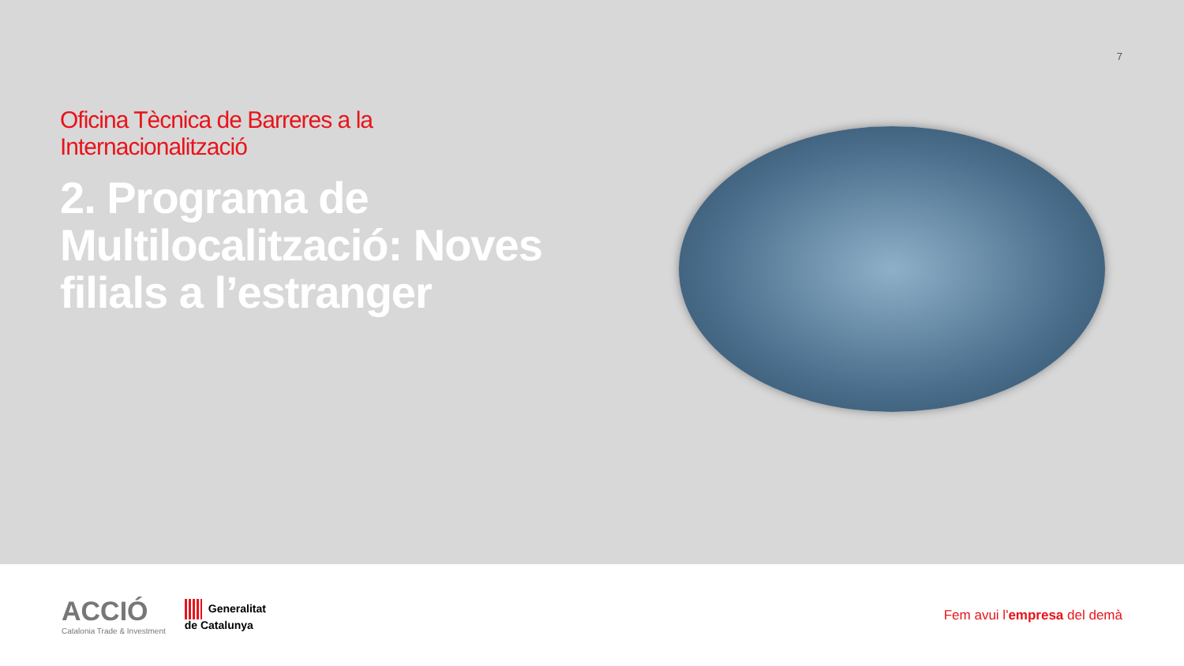7
Oficina Tècnica de Barreres a la Internacionalització
2. Programa de Multilocalització: Noves filials a l’estranger
ACCIÓ
Catalonia Trade & Investment
Generalitat
de Catalunya
Fem avui l'empresa del demà